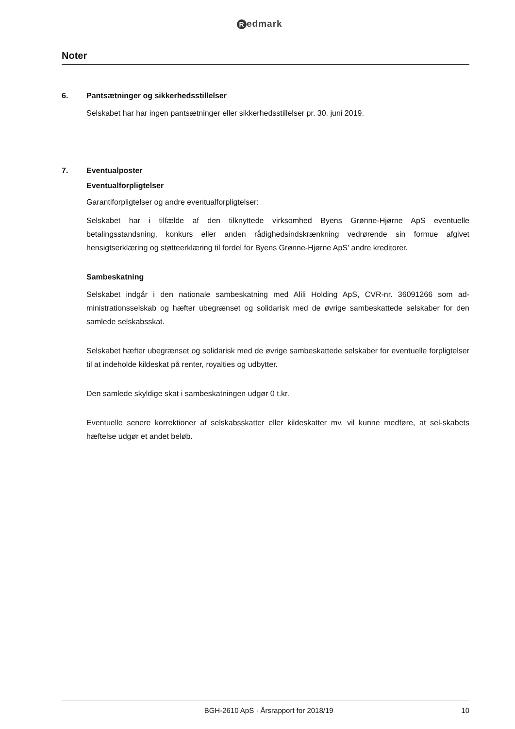Redmark
Noter
6. Pantsætninger og sikkerhedsstillelser
Selskabet har har ingen pantsætninger eller sikkerhedsstillelser pr. 30. juni 2019.
7. Eventualposter
Eventualforpligtelser
Garantiforpligtelser og andre eventualforpligtelser:
Selskabet har i tilfælde af den tilknyttede virksomhed Byens Grønne-Hjørne ApS eventuelle betalingsstandsning, konkurs eller anden rådighedsindskrænkning vedrørende sin formue afgivet hensigtserklæring og støtteerklæring til fordel for Byens Grønne-Hjørne ApS' andre kreditorer.
Sambeskatning
Selskabet indgår i den nationale sambeskatning med Alili Holding ApS, CVR-nr. 36091266 som ad-ministrationsselskab og hæfter ubegrænset og solidarisk med de øvrige sambeskattede selskaber for den samlede selskabsskat.
Selskabet hæfter ubegrænset og solidarisk med de øvrige sambeskattede selskaber for eventuelle forpligtelser til at indeholde kildeskat på renter, royalties og udbytter.
Den samlede skyldige skat i sambeskatningen udgør 0 t.kr.
Eventuelle senere korrektioner af selskabsskatter eller kildeskatter mv. vil kunne medføre, at sel-skabets hæftelse udgør et andet beløb.
BGH-2610 ApS · Årsrapport for 2018/19
10